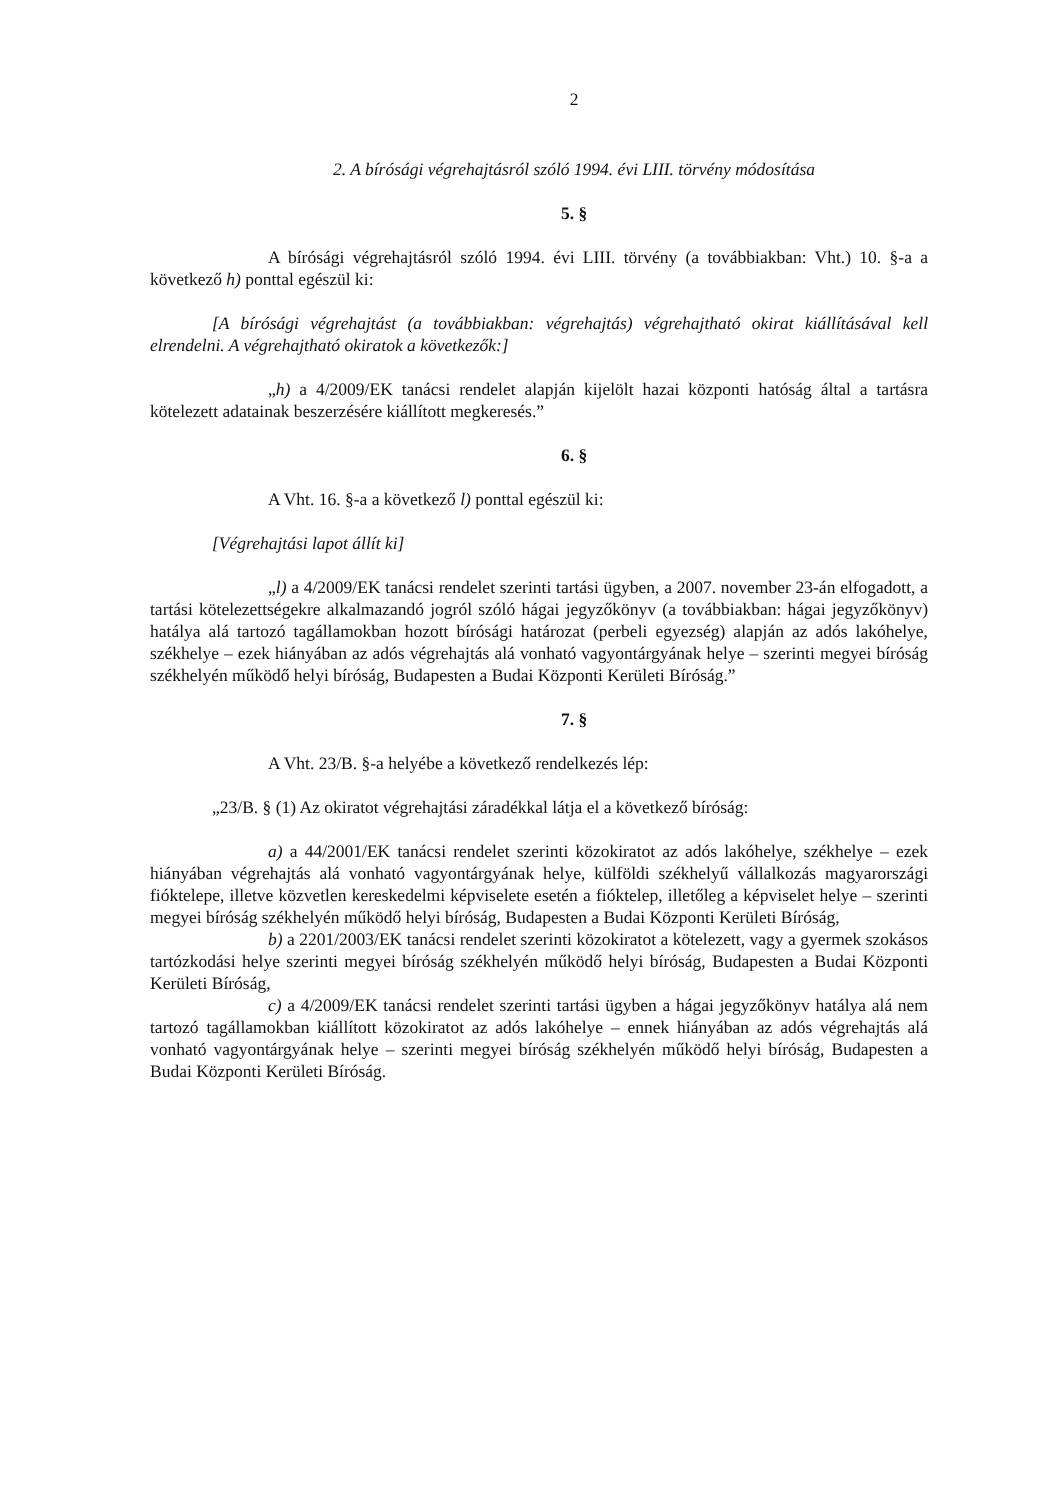2
2. A bírósági végrehajtásról szóló 1994. évi LIII. törvény módosítása
5. §
A bírósági végrehajtásról szóló 1994. évi LIII. törvény (a továbbiakban: Vht.) 10. §-a a következő h) ponttal egészül ki:
[A bírósági végrehajtást (a továbbiakban: végrehajtás) végrehajtható okirat kiállításával kell elrendelni. A végrehajtható okiratok a következők:]
„h) a 4/2009/EK tanácsi rendelet alapján kijelölt hazai központi hatóság által a tartásra kötelezett adatainak beszerzésére kiállított megkeresés.”
6. §
A Vht. 16. §-a a következő l) ponttal egészül ki:
[Végrehajtási lapot állít ki]
„l) a 4/2009/EK tanácsi rendelet szerinti tartási ügyben, a 2007. november 23-án elfogadott, a tartási kötelezettségekre alkalmazandó jogról szóló hágai jegyzőkönyv (a továbbiakban: hágai jegyzőkönyv) hatálya alá tartozó tagállamokban hozott bírósági határozat (perbeli egyezség) alapján az adós lakóhelye, székhelye – ezek hiányában az adós végrehajtás alá vonható vagyontárgyának helye – szerinti megyei bíróság székhelyén működő helyi bíróság, Budapesten a Budai Központi Kerületi Bíróság.”
7. §
A Vht. 23/B. §-a helyébe a következő rendelkezés lép:
„23/B. § (1) Az okiratot végrehajtási záradékkal látja el a következő bíróság:
a) a 44/2001/EK tanácsi rendelet szerinti közokiratot az adós lakóhelye, székhelye – ezek hiányában végrehajtás alá vonható vagyontárgyának helye, külföldi székhelyű vállalkozás magyarországi fióktelepe, illetve közvetlen kereskedelmi képviselete esetén a fióktelep, illetőleg a képviselet helye – szerinti megyei bíróság székhelyén működő helyi bíróság, Budapesten a Budai Központi Kerületi Bíróság,
b) a 2201/2003/EK tanácsi rendelet szerinti közokiratot a kötelezett, vagy a gyermek szokásos tartózkodási helye szerinti megyei bíróság székhelyén működő helyi bíróság, Budapesten a Budai Központi Kerületi Bíróság,
c) a 4/2009/EK tanácsi rendelet szerinti tartási ügyben a hágai jegyzőkönyv hatálya alá nem tartozó tagállamokban kiállított közokiratot az adós lakóhelye – ennek hiányában az adós végrehajtás alá vonható vagyontárgyának helye – szerinti megyei bíróság székhelyén működő helyi bíróság, Budapesten a Budai Központi Kerületi Bíróság.